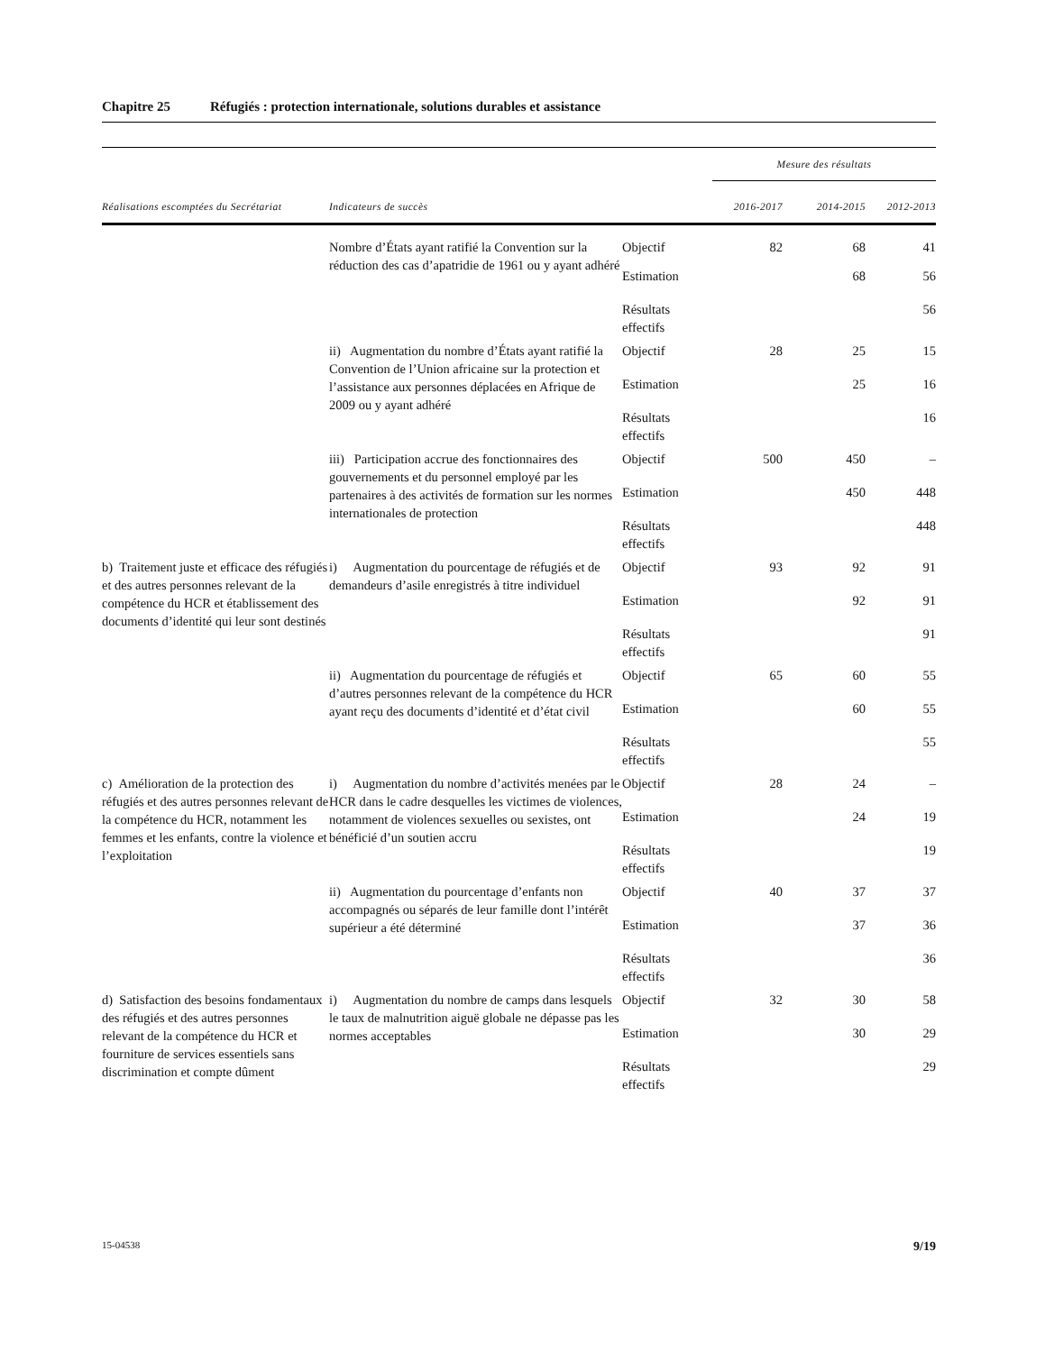Chapitre 25 Réfugiés : protection internationale, solutions durables et assistance
| | | | Mesure des résultats | | |
| --- | --- | --- | --- | --- | --- |
| Réalisations escomptées du Secrétariat | Indicateurs de succès | | 2016-2017 | 2014-2015 | 2012-2013 |
| | Nombre d’États ayant ratifié la Convention sur la réduction des cas d’apatridie de 1961 ou y ayant adhéré | Objectif | 82 | 68 | 41 |
| | | Estimation | | 68 | 56 |
| | | Résultats effectifs | | | 56 |
| | ii) Augmentation du nombre d’États ayant ratifié la Convention de l’Union africaine sur la protection et l’assistance aux personnes déplacées en Afrique de 2009 ou y ayant adhéré | Objectif | 28 | 25 | 15 |
| | | Estimation | | 25 | 16 |
| | | Résultats effectifs | | | 16 |
| | iii) Participation accrue des fonctionnaires des gouvernements et du personnel employé par les partenaires à des activités de formation sur les normes internationales de protection | Objectif | 500 | 450 | – |
| | | Estimation | | 450 | 448 |
| | | Résultats effectifs | | | 448 |
| b) Traitement juste et efficace des réfugiés et des autres personnes relevant de la compétence du HCR et établissement des documents d’identité qui leur sont destinés | i) Augmentation du pourcentage de réfugiés et de demandeurs d’asile enregistrés à titre individuel | Objectif | 93 | 92 | 91 |
| | | Estimation | | 92 | 91 |
| | | Résultats effectifs | | | 91 |
| | ii) Augmentation du pourcentage de réfugiés et d’autres personnes relevant de la compétence du HCR ayant reçu des documents d’identité et d’état civil | Objectif | 65 | 60 | 55 |
| | | Estimation | | 60 | 55 |
| | | Résultats effectifs | | | 55 |
| c) Amélioration de la protection des réfugiés et des autres personnes relevant de la compétence du HCR, notamment les femmes et les enfants, contre la violence et l’exploitation | i) Augmentation du nombre d’activités menées par le HCR dans le cadre desquelles les victimes de violences, notamment de violences sexuelles ou sexistes, ont bénéficié d’un soutien accru | Objectif | 28 | 24 | – |
| | | Estimation | | 24 | 19 |
| | | Résultats effectifs | | | 19 |
| | ii) Augmentation du pourcentage d’enfants non accompagnés ou séparés de leur famille dont l’intérêt supérieur a été déterminé | Objectif | 40 | 37 | 37 |
| | | Estimation | | 37 | 36 |
| | | Résultats effectifs | | | 36 |
| d) Satisfaction des besoins fondamentaux des réfugiés et des autres personnes relevant de la compétence du HCR et fourniture de services essentiels sans discrimination et compte dûment | i) Augmentation du nombre de camps dans lesquels le taux de malnutrition aiguë globale ne dépasse pas les normes acceptables | Objectif | 32 | 30 | 58 |
| | | Estimation | | 30 | 29 |
| | | Résultats effectifs | | | 29 |
15-04538 9/19